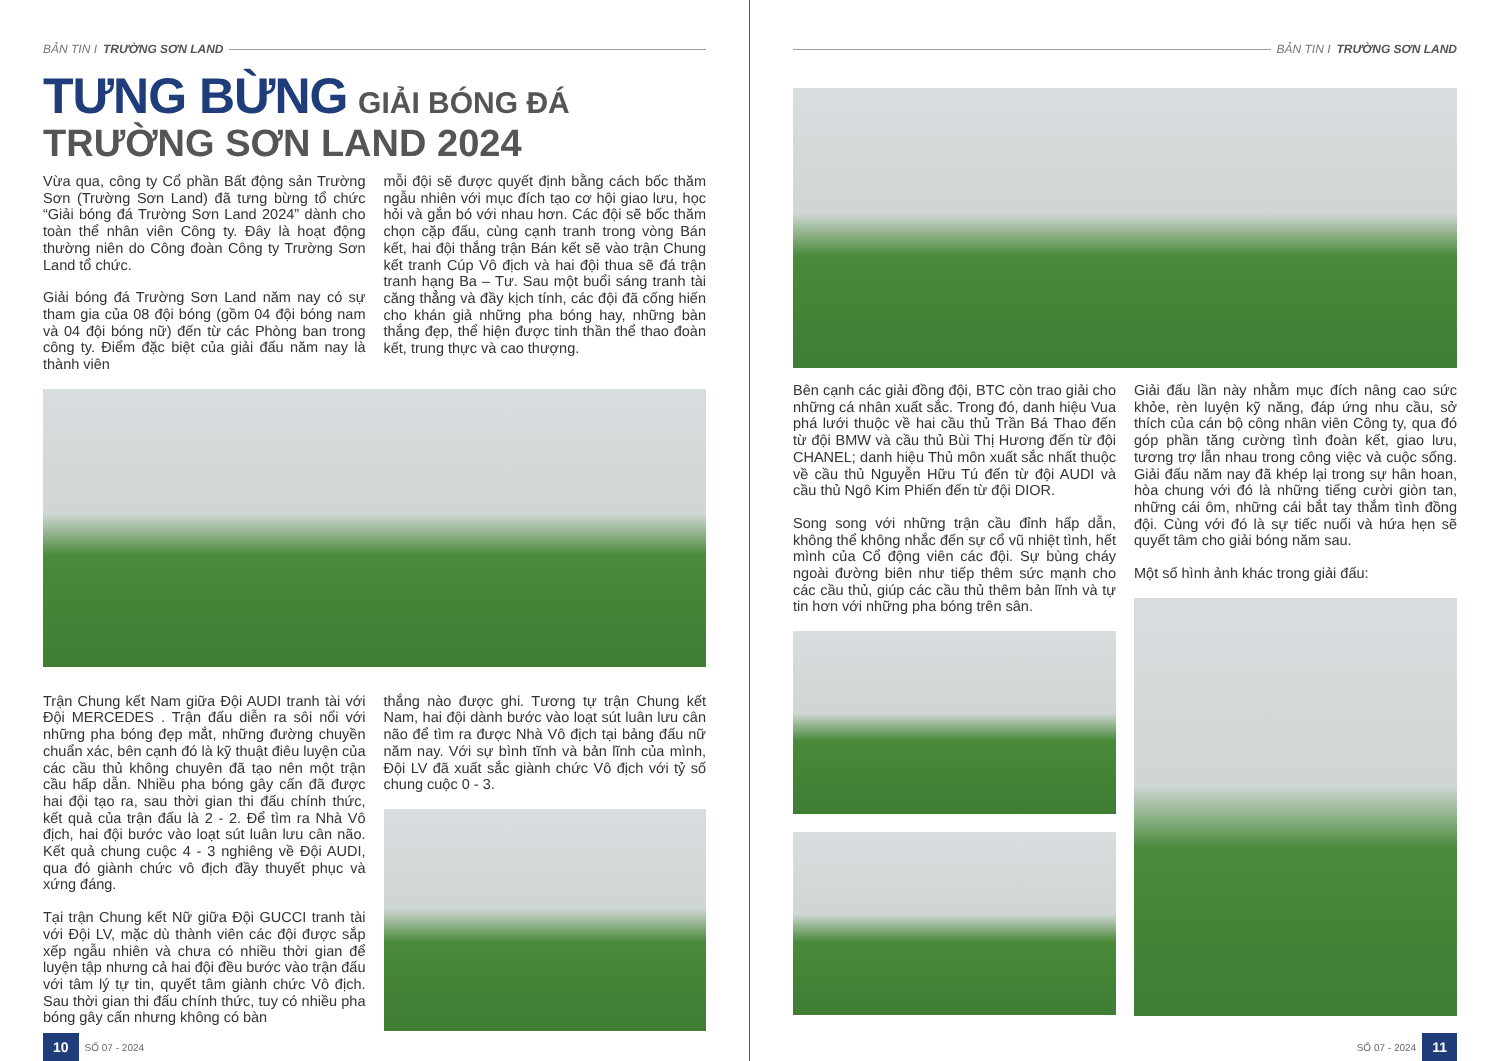BẢN TIN I TRƯỜNG SƠN LAND
TƯNG BỪNG GIẢI BÓNG ĐÁ
TRƯỜNG SƠN LAND 2024
Vừa qua, công ty Cổ phần Bất động sản Trường Sơn (Trường Sơn Land) đã tưng bừng tổ chức “Giải bóng đá Trường Sơn Land 2024” dành cho toàn thể nhân viên Công ty. Đây là hoạt động thường niên do Công đoàn Công ty Trường Sơn Land tổ chức.
Giải bóng đá Trường Sơn Land năm nay có sự tham gia của 08 đội bóng (gồm 04 đội bóng nam và 04 đội bóng nữ) đến từ các Phòng ban trong công ty. Điểm đặc biệt của giải đấu năm nay là thành viên
mỗi đội sẽ được quyết định bằng cách bốc thăm ngẫu nhiên với mục đích tạo cơ hội giao lưu, học hỏi và gắn bó với nhau hơn. Các đội sẽ bốc thăm chọn cặp đấu, cùng cạnh tranh trong vòng Bán kết, hai đội thắng trận Bán kết sẽ vào trận Chung kết tranh Cúp Vô địch và hai đội thua sẽ đá trận tranh hạng Ba – Tư. Sau một buổi sáng tranh tài căng thẳng và đầy kịch tính, các đội đã cống hiến cho khán giả những pha bóng hay, những bàn thắng đẹp, thể hiện được tinh thần thể thao đoàn kết, trung thực và cao thượng.
Trận Chung kết Nam giữa Đội AUDI tranh tài với Đội MERCEDES . Trận đấu diễn ra sôi nổi với những pha bóng đẹp mắt, những đường chuyền chuẩn xác, bên cạnh đó là kỹ thuật điêu luyện của các cầu thủ không chuyên đã tạo nên một trận cầu hấp dẫn. Nhiều pha bóng gây cấn đã được hai đội tạo ra, sau thời gian thi đấu chính thức, kết quả của trận đấu là 2 - 2. Để tìm ra Nhà Vô địch, hai đội bước vào loạt sút luân lưu cân não. Kết quả chung cuộc 4 - 3 nghiêng về Đội AUDI, qua đó giành chức vô địch đầy thuyết phục và xứng đáng.
Tại trận Chung kết Nữ giữa Đội GUCCI tranh tài với Đội LV, mặc dù thành viên các đội được sắp xếp ngẫu nhiên và chưa có nhiều thời gian để luyện tập nhưng cả hai đội đều bước vào trận đấu với tâm lý tự tin, quyết tâm giành chức Vô địch. Sau thời gian thi đấu chính thức, tuy có nhiều pha bóng gây cấn nhưng không có bàn
thắng nào được ghi. Tương tự trận Chung kết Nam, hai đội dành bước vào loạt sút luân lưu cân não để tìm ra được Nhà Vô địch tại bảng đấu nữ năm nay. Với sự bình tĩnh và bản lĩnh của mình, Đội LV đã xuất sắc giành chức Vô địch với tỷ số chung cuộc 0 - 3.
10 SỐ 07 - 2024
BẢN TIN I TRƯỜNG SƠN LAND
Bên cạnh các giải đồng đội, BTC còn trao giải cho những cá nhân xuất sắc. Trong đó, danh hiệu Vua phá lưới thuộc về hai cầu thủ Trần Bá Thao đến từ đội BMW và cầu thủ Bùi Thị Hương đến từ đội CHANEL; danh hiệu Thủ môn xuất sắc nhất thuộc về cầu thủ Nguyễn Hữu Tú đến từ đội AUDI và cầu thủ Ngô Kim Phiến đến từ đội DIOR.
Song song với những trận cầu đỉnh hấp dẫn, không thể không nhắc đến sự cổ vũ nhiệt tình, hết mình của Cổ động viên các đội. Sự bùng cháy ngoài đường biên như tiếp thêm sức mạnh cho các cầu thủ, giúp các cầu thủ thêm bản lĩnh và tự tin hơn với những pha bóng trên sân.
Giải đấu lần này nhằm mục đích nâng cao sức khỏe, rèn luyện kỹ năng, đáp ứng nhu cầu, sở thích của cán bộ công nhân viên Công ty, qua đó góp phần tăng cường tình đoàn kết, giao lưu, tương trợ lẫn nhau trong công việc và cuộc sống. Giải đấu năm nay đã khép lại trong sự hân hoan, hòa chung với đó là những tiếng cười giòn tan, những cái ôm, những cái bắt tay thắm tình đồng đội. Cùng với đó là sự tiếc nuối và hứa hẹn sẽ quyết tâm cho giải bóng năm sau.
Một số hình ảnh khác trong giải đấu:
SỐ 07 - 2024 11